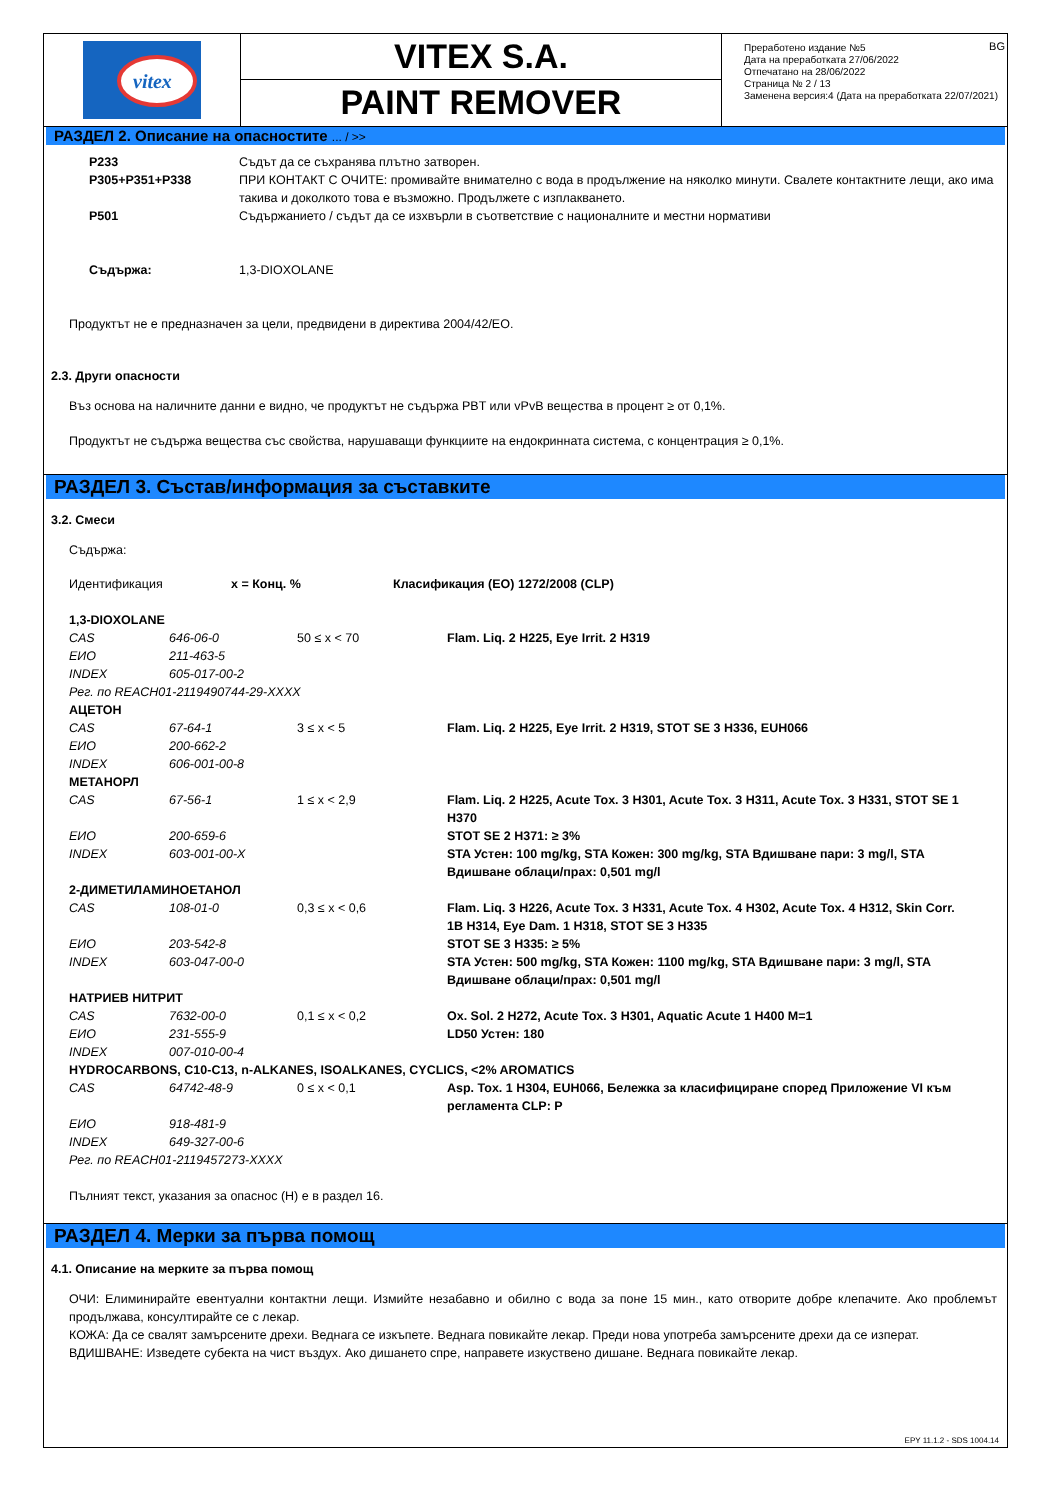vitex
VITEX S.A.
PAINT REMOVER
Преработено издание №5 BG
Дата на преработката 27/06/2022
Отпечатано на 28/06/2022
Страница № 2 / 13
Заменена версия:4 (Дата на преработката 22/07/2021)
РАЗДЕЛ 2. Описание на опасностите ... / >>
| P233 | Съдът да се съхранява плътно затворен. |
| P305+P351+P338 | ПРИ КОНТАКТ С ОЧИТЕ: промивайте внимателно с вода в продължение на няколко минути. Свалете контактните лещи, ако има такива и доколкото това е възможно. Продължете с изплакването. |
| P501 | Съдържанието / съдът да се изхвърли в съответствие с националните и местни нормативи |
| Съдържа: | 1,3-DIOXOLANE |
Продуктът не е предназначен за цели, предвидени в директива 2004/42/ЕО.
2.3. Други опасности
Въз основа на наличните данни е видно, че продуктът не съдържа PBT или vPvB вещества в процент ≥ от 0,1%.
Продуктът не съдържа вещества със свойства, нарушаващи функциите на ендокринната система, с концентрация ≥ 0,1%.
РАЗДЕЛ 3. Състав/информация за съставките
3.2. Смеси
Съдържа:
| Идентификация | x = Конц. % | Класификация (ЕО) 1272/2008 (CLP) |
| 1,3-DIOXOLANE | | | |
| CAS | 646-06-0 | 50 ≤ x < 70 | Flam. Liq. 2 H225, Eye Irrit. 2 H319 |
| ЕИО | 211-463-5 | | |
| INDEX | 605-017-00-2 | | |
| Рег. по REACH01-2119490744-29-XXXX | | | |
| АЦЕТОН | | | |
| CAS | 67-64-1 | 3 ≤ x < 5 | Flam. Liq. 2 H225, Eye Irrit. 2 H319, STOT SE 3 H336, EUH066 |
| ЕИО | 200-662-2 | | |
| INDEX | 606-001-00-8 | | |
| МЕТАНОРЛ | | | |
| CAS | 67-56-1 | 1 ≤ x < 2,9 | Flam. Liq. 2 H225, Acute Tox. 3 H301, Acute Tox. 3 H311, Acute Tox. 3 H331, STOT SE 1 H370 |
| ЕИО | 200-659-6 | | STOT SE 2 H371: ≥ 3% |
| INDEX | 603-001-00-X | | STA Устен: 100 mg/kg, STA Кожен: 300 mg/kg, STA Вдишване пари: 3 mg/l, STA Вдишване облаци/прах: 0,501 mg/l |
| 2-ДИМЕТИЛАМИНОЕТАНОЛ | | | |
| CAS | 108-01-0 | 0,3 ≤ x < 0,6 | Flam. Liq. 3 H226, Acute Tox. 3 H331, Acute Tox. 4 H302, Acute Tox. 4 H312, Skin Corr. 1B H314, Eye Dam. 1 H318, STOT SE 3 H335 |
| ЕИО | 203-542-8 | | STOT SE 3 H335: ≥ 5% |
| INDEX | 603-047-00-0 | | STA Устен: 500 mg/kg, STA Кожен: 1100 mg/kg, STA Вдишване пари: 3 mg/l, STA Вдишване облаци/прах: 0,501 mg/l |
| НАТРИЕВ НИТРИТ | | | |
| CAS | 7632-00-0 | 0,1 ≤ x < 0,2 | Ox. Sol. 2 H272, Acute Tox. 3 H301, Aquatic Acute 1 H400 M=1 |
| ЕИО | 231-555-9 | | LD50 Устен: 180 |
| INDEX | 007-010-00-4 | | |
| HYDROCARBONS, C10-C13, n-ALKANES, ISOALKANES, CYCLICS, <2% AROMATICS | | | |
| CAS | 64742-48-9 | 0 ≤ x < 0,1 | Asp. Tox. 1 H304, EUH066, Бележка за класифициране според Приложение VI към регламента CLP: P |
| ЕИО | 918-481-9 | | |
| INDEX | 649-327-00-6 | | |
| Рег. по REACH01-2119457273-XXXX | | | |
Пълният текст, указания за опаснос (H) е в раздел 16.
РАЗДЕЛ 4. Мерки за първа помощ
4.1. Описание на мерките за първа помощ
ОЧИ: Елиминирайте евентуални контактни лещи. Измийте незабавно и обилно с вода за поне 15 мин., като отворите добре клепачите. Ако проблемът продължава, консултирайте се с лекар.
КОЖА: Да се свалят замърсените дрехи. Веднага се изкъпете. Веднага повикайте лекар. Преди нова употреба замърсените дрехи да се изперат.
ВДИШВАНЕ: Изведете субекта на чист въздух. Ако дишането спре, направете изкуствено дишане. Веднага повикайте лекар.
EPY 11.1.2 - SDS 1004.14